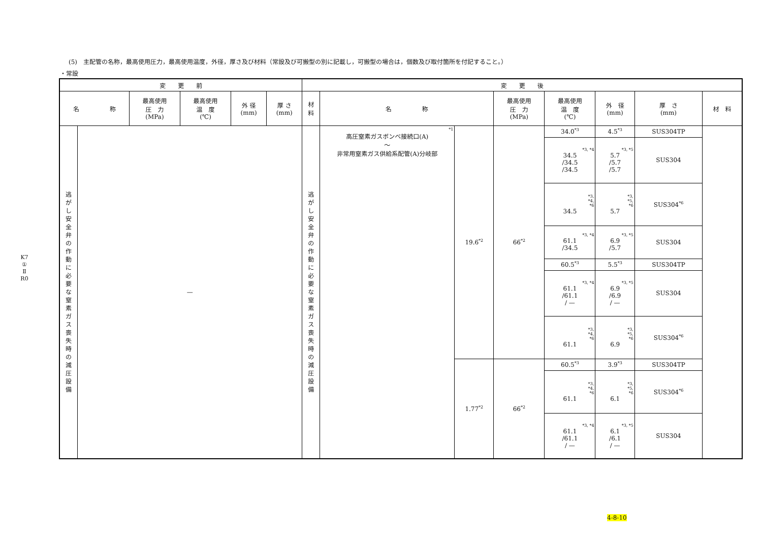(5)　主配管の名称，最高使用圧力，最高使用温度，外径，厚さ及び材料（常設及び可搬型の別に記載し，可搬型の場合は，個数及び取付箇所を付記すること。）
・常設
K7
①
Ⅱ
R0
| 変 更 前 | | | | | | 変 更 後 | | | | | | | |
| --- | --- | --- | --- | --- | --- | --- | --- | --- | --- | --- | --- | --- | --- |
| 名 称 | | 最高使用 圧 力 (MPa) | 最高使用 温 度 (℃) | 外 径 (mm) | 厚 さ (mm) | 材 料 | 名 称 | | 最高使用 圧 力 (MPa) | 最高使用 温 度 (℃) | 外 径 (mm) | 厚 さ (mm) | 材 料 |
| 逃がし安全弁の作動に必要な窒素ガス喪失時の減圧設備 | — | | | | | 逃がし安全弁の作動に必要な窒素ガス喪失時の減圧設備 | *1 高圧窒素ガスボンベ接続口(A) ～ 非常用窒素ガス供給系配管(A)分岐部 | 19.6<sup>*2</sup> | 66<sup>*2</sup> | 34.0<sup>*3</sup> | 4.5<sup>*3</sup> | SUS304TP | |
| | | | | | | | | | | *3, *4 34.5 /34.5 /34.5 | *3, *5 5.7 /5.7 /5.7 | SUS304 | |
| | | | | | | | | | | *3, *4, *6 34.5 | *3, *5, *6 5.7 | SUS304<sup>*6</sup> | |
| | | | | | | | | | | *3, *4 61.1 /34.5 | *3, *5 6.9 /5.7 | SUS304 | |
| | | | | | | | | | | 60.5<sup>*3</sup> | 5.5<sup>*3</sup> | SUS304TP | |
| | | | | | | | | | | *3, *4 61.1 /61.1 / — | *3, *5 6.9 /6.9 / — | SUS304 | |
| | | | | | | | | | | *3, *4, *6 61.1 | *3, *5, *6 6.9 | SUS304<sup>*6</sup> | |
| | | | | | | | | 1.77<sup>*2</sup> | 66<sup>*2</sup> | 60.5<sup>*3</sup> | 3.9<sup>*3</sup> | SUS304TP | |
| | | | | | | | | | | *3, *4, *6 61.1 | *3, *5, *6 6.1 | SUS304<sup>*6</sup> | |
| | | | | | | | | | | *3, *4 61.1 /61.1 / — | *3, *5 6.1 /6.1 / — | SUS304 | |
4-8-10